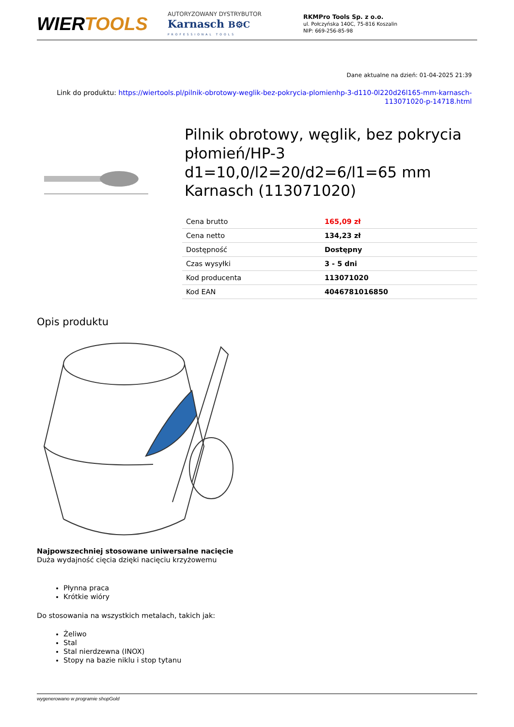WIERTOOLS
AUTORYZOWANY DYSTRYBUTOR
Karnasch B⚙C
PROFESSIONAL TOOLS
RKMPro Tools Sp. z o.o.
ul. Połczyńska 140C, 75-816 Koszalin
NIP: 669-256-85-98
Dane aktualne na dzień: 01-04-2025 21:39
Link do produktu: https://wiertools.pl/pilnik-obrotowy-weglik-bez-pokrycia-plomienhp-3-d110-0l220d26l165-mm-karnasch-113071020-p-14718.html
Pilnik obrotowy, węglik, bez pokrycia płomień/HP-3 d1=10,0/l2=20/d2=6/l1=65 mm Karnasch (113071020)
| Cena brutto | 165,09 zł |
| Cena netto | 134,23 zł |
| Dostępność | Dostępny |
| Czas wysyłki | 3 - 5 dni |
| Kod producenta | 113071020 |
| Kod EAN | 4046781016850 |
Opis produktu
Najpowszechniej stosowane uniwersalne nacięcie
Duża wydajność cięcia dzięki nacięciu krzyżowemu
Płynna praca
Krótkie wióry
Do stosowania na wszystkich metalach, takich jak:
Żeliwo
Stal
Stal nierdzewna (INOX)
Stopy na bazie niklu i stop tytanu
wygenerowano w programie shopGold